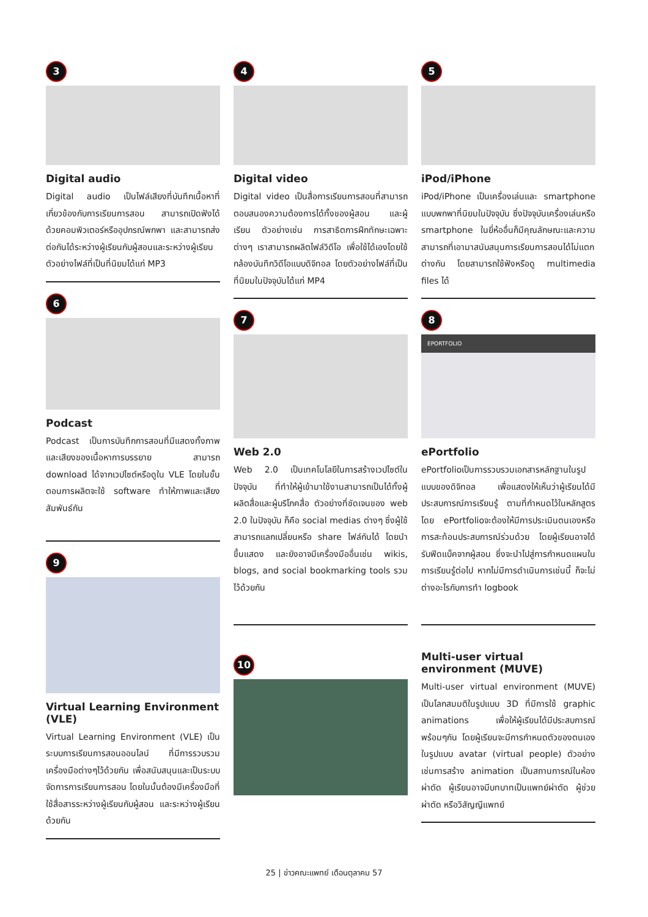3
Digital audio
Digital audio เป็นไฟล์เสียงที่บันทึกเนื้อหาที่เกี่ยวข้องกับการเรียนการสอน สามารถเปิดฟังได้ด้วยคอมพิวเตอร์หรืออุปกรณ์พกพา และสามารถส่งต่อกันได้ระหว่างผู้เรียนกับผู้สอนและระหว่างผู้เรียน ตัวอย่างไฟล์ที่เป็นที่นิยมได้แก่ MP3
6
Podcast
Podcast เป็นการบันทึกการสอนที่มีแสดงทั้งภาพและเสียงของเนื้อหาการบรรยาย สามารถ download ได้จากเวปไซต์หรือดูใน VLE โดยในขั้นตอนการผลิตจะใช้ software ทำให้ภาพและเสียงสัมพันธ์กัน
9
Virtual Learning Environment (VLE)
Virtual Learning Environment (VLE) เป็นระบบการเรียนการสอนออนไลน์ ที่มีการรวบรวมเครื่องมือต่างๆไว้ด้วยกัน เพื่อสนับสนุนและเป็นระบบจัดการการเรียนการสอน โดยในนั้นต้องมีเครื่องมือที่ใช้สื่อสารระหว่างผู้เรียนกับผู้สอน และระหว่างผู้เรียนด้วยกัน
4
Digital video
Digital video เป็นสื่อการเรียนการสอนที่สามารถตอบสนองความต้องการได้ทั้งของผู้สอน และผู้เรียน ตัวอย่างเช่น การสาธิตการฝึกทักษะเฉพาะต่างๆ เราสามารถผลิตไฟล์วิดีโอ เพื่อใช้ได้เองโดยใช้กล้องบันทึกวิดีโอแบบดิจิทอล โดยตัวอย่างไฟล์ที่เป็นที่นิยมในปัจจุบันได้แก่ MP4
7
Web 2.0
Web 2.0 เป็นเทคโนโลยีในการสร้างเวปไซต์ในปัจจุบัน ที่ทำให้ผู้เข้ามาใช้งานสามารถเป็นได้ทั้งผู้ผลิตสื่อและผู้บริโภคสื่อ ตัวอย่างที่ชัดเจนของ web 2.0 ในปัจจุบัน ก็คือ social medias ต่างๆ ซึ่งผู้ใช้สามารถแลกเปลี่ยนหรือ share ไฟล์กันได้ โดยนำขึ้นแสดง และยังอาจมีเครื่องมืออื่นเช่น wikis, blogs, and social bookmarking tools รวมไว้ด้วยกัน
10
5
iPod/iPhone
iPod/iPhone เป็นเครื่องเล่นและ smartphone แบบพกพาที่นิยมในปัจจุบัน ซึ่งปัจจุบันเครื่องเล่นหรือ smartphone ในยี่ห้ออื่นก็มีคุณลักษณะและความสามารถที่เอามาสนับสนุนการเรียนการสอนได้ไม่แตกต่างกัน โดยสามารถใช้ฟังหรือดู multimedia files ได้
8
EPORTFOLIO
ePortfolio
ePortfolioเป็นการรวบรวมเอกสารหลักฐานในรูปแบบของดิจิทอล เพื่อแสดงให้เห็นว่าผู้เรียนได้มีประสบการณ์การเรียนรู้ ตามที่กำหนดไว้ในหลักสูตร โดย ePortfolioจะต้องให้มีการประเมินตนเองหรือการสะท้อนประสบการณ์ร่วมด้วย โดยผู้เรียนอาจได้รับฟีดแบ็คจากผู้สอน ซึ่งจะนำไปสู่การกำหนดแผนในการเรียนรู้ต่อไป หากไม่มีการดำเนินการเช่นนี้ ก็จะไม่ต่างอะไรกับการทำ logbook
Multi-user virtual environment (MUVE)
Multi-user virtual environment (MUVE) เป็นโลกสมมติในรูปแบบ 3D ที่มีการใช้ graphic animations เพื่อให้ผู้เรียนได้มีประสบการณ์พร้อมๆกัน โดยผู้เรียนจะมีการกำหนดตัวของตนเองในรูปแบบ avatar (virtual people) ตัวอย่างเช่นการสร้าง animation เป็นสถานการณ์ในห้องผ่าตัด ผู้เรียนอาจมีบทบาทเป็นแพทย์ผ่าตัด ผู้ช่วยผ่าตัด หรือวิสัญญีแพทย์
25 | ข่าวคณะแพทย์ เดือนตุลาคม 57